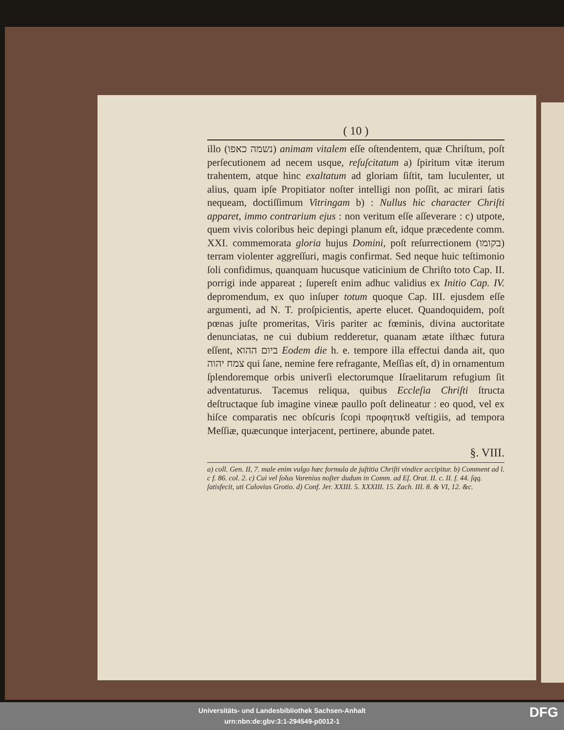( 10 )
illo (נשמה כאפו) animam vitalem eſſe oſtendentem, quæ Chriſtum, poſt perſecutionem ad necem usque, reſuſcitatum a) ſpiritum vitæ iterum trahentem, atque hinc exaltatum ad gloriam ſiſtit, tam luculenter, ut alius, quam ipſe Propitiator noſter intelligi non poſſit, ac mirari ſatis nequeam, doctiſſimum Vitringam b) : Nullus hic character Chriſti apparet, immo contrarium ejus : non veritum eſſe aſſeverare : c) utpote, quem vivis coloribus heic depingi planum eſt, idque præcedente comm. XXI. commemorata gloria hujus Domini, poſt reſurrectionem (בקומו) terram violenter aggreſſuri, magis confirmat. Sed neque huic teſtimonio ſoli confidimus, quanquam hucusque vaticinium de Chriſto toto Cap. II. porrigi inde appareat ; ſupereſt enim adhuc validius ex Initio Cap. IV. depromendum, ex quo inſuper totum quoque Cap. III. ejusdem eſſe argumenti, ad N. T. proſpicientis, aperte elucet. Quandoquidem, poſt pœnas juſte promeritas, Viris pariter ac fœminis, divina auctoritate denunciatas, ne cui dubium redderetur, quanam ætate iſthæc futura eſſent, ביום ההוא Eodem die h. e. tempore illa effectui danda ait, quo צמח יהוה qui ſane, nemine fere refragante, Meſſias eſt, d) in ornamentum ſplendoremque orbis univerſi electorumque Iſraelitarum refugium ſit adventaturus. Tacemus reliqua, quibus Eccleſia Chriſti ſtructa deſtructaque ſub imagine vineæ paullo poſt delineatur : eo quod, vel ex hiſce comparatis nec obſcuris ſcopi προφητικȣ veſtigiis, ad tempora Meſſiæ, quæcunque interjacent, pertinere, abunde patet.
§. VIII.
a) coll. Gen. II, 7. male enim vulgo hæc formula de juſtitia Chriſti vindice accipitur. b) Comment ad l. c f. 86. col. 2. c) Cui vel ſolus Varenius noſter dudum in Comm. ad Eſ. Orat. II. c. II. f. 44. ſqq. ſatisfecit, uti Calovius Grotio. d) Conf. Jer. XXIII. 5. XXXIII. 15. Zach. III. 8. & VI, 12. &c.
Universitäts- und Landesbibliothek Sachsen-Anhalt
urn:nbn:de:gbv:3:1-294549-p0012-1
DFG